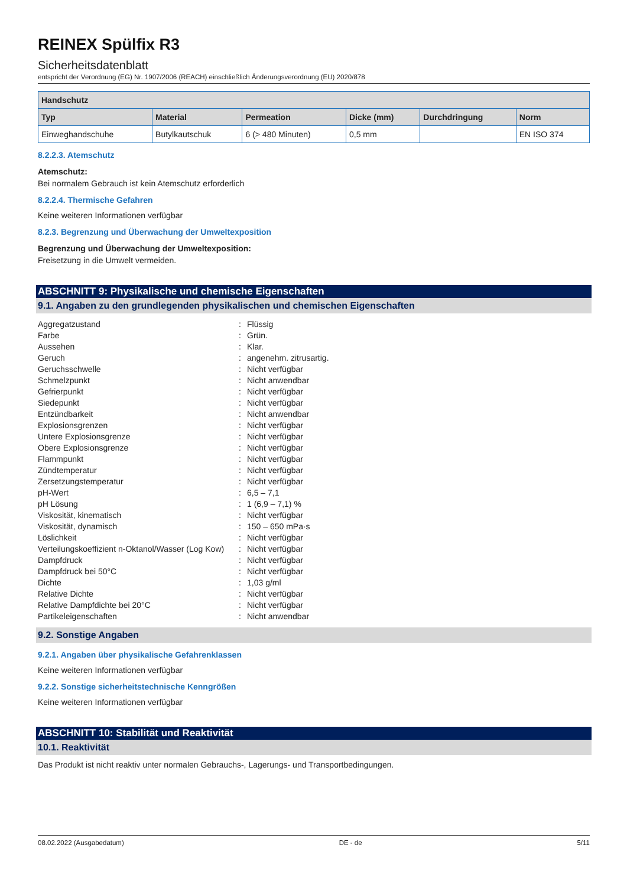REINEX Spülfix R3
Sicherheitsdatenblatt
entspricht der Verordnung (EG) Nr. 1907/2006 (REACH) einschließlich Änderungsverordnung (EU) 2020/878
| Handschutz | | | | | |
| --- | --- | --- | --- | --- | --- |
| Typ | Material | Permeation | Dicke (mm) | Durchdringung | Norm |
| Einweghandschuhe | Butylkautschuk | 6 (> 480 Minuten) | 0,5 mm | | EN ISO 374 |
8.2.2.3. Atemschutz
Atemschutz:
Bei normalem Gebrauch ist kein Atemschutz erforderlich
8.2.2.4. Thermische Gefahren
Keine weiteren Informationen verfügbar
8.2.3. Begrenzung und Überwachung der Umweltexposition
Begrenzung und Überwachung der Umweltexposition:
Freisetzung in die Umwelt vermeiden.
ABSCHNITT 9: Physikalische und chemische Eigenschaften
9.1. Angaben zu den grundlegenden physikalischen und chemischen Eigenschaften
| Aggregatzustand | : | Flüssig |
| Farbe | : | Grün. |
| Aussehen | : | Klar. |
| Geruch | : | angenehm. zitrusartig. |
| Geruchsschwelle | : | Nicht verfügbar |
| Schmelzpunkt | : | Nicht anwendbar |
| Gefrierpunkt | : | Nicht verfügbar |
| Siedepunkt | : | Nicht verfügbar |
| Entzündbarkeit | : | Nicht anwendbar |
| Explosionsgrenzen | : | Nicht verfügbar |
| Untere Explosionsgrenze | : | Nicht verfügbar |
| Obere Explosionsgrenze | : | Nicht verfügbar |
| Flammpunkt | : | Nicht verfügbar |
| Zündtemperatur | : | Nicht verfügbar |
| Zersetzungstemperatur | : | Nicht verfügbar |
| pH-Wert | : | 6,5 – 7,1 |
| pH Lösung | : | 1 (6,9 – 7,1) % |
| Viskosität, kinematisch | : | Nicht verfügbar |
| Viskosität, dynamisch | : | 150 – 650 mPa·s |
| Löslichkeit | : | Nicht verfügbar |
| Verteilungskoeffizient n-Oktanol/Wasser (Log Kow) | : | Nicht verfügbar |
| Dampfdruck | : | Nicht verfügbar |
| Dampfdruck bei 50°C | : | Nicht verfügbar |
| Dichte | : | 1,03 g/ml |
| Relative Dichte | : | Nicht verfügbar |
| Relative Dampfdichte bei 20°C | : | Nicht verfügbar |
| Partikeleigenschaften | : | Nicht anwendbar |
9.2. Sonstige Angaben
9.2.1. Angaben über physikalische Gefahrenklassen
Keine weiteren Informationen verfügbar
9.2.2. Sonstige sicherheitstechnische Kenngrößen
Keine weiteren Informationen verfügbar
ABSCHNITT 10: Stabilität und Reaktivität
10.1. Reaktivität
Das Produkt ist nicht reaktiv unter normalen Gebrauchs-, Lagerungs- und Transportbedingungen.
08.02.2022 (Ausgabedatum) DE - de 5/11